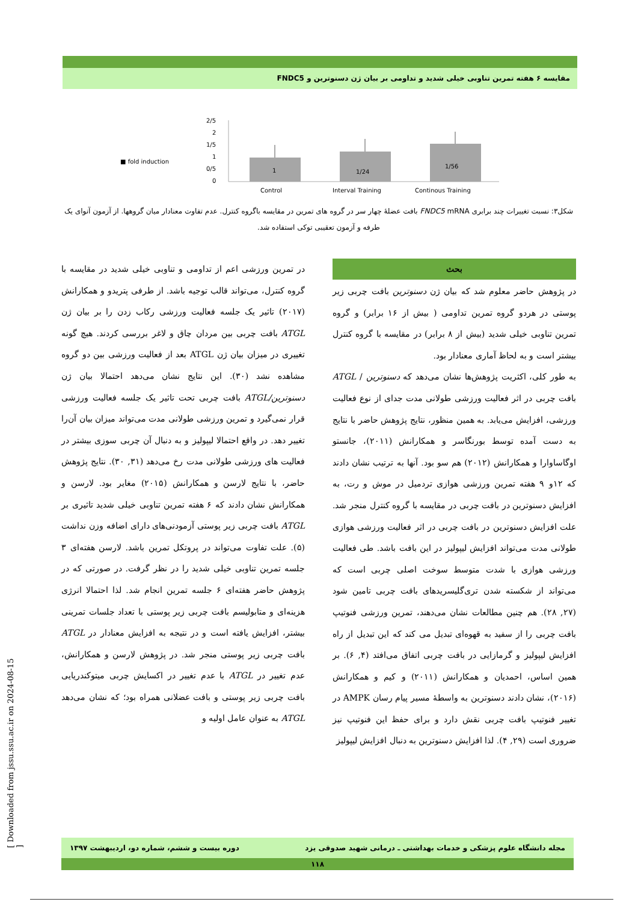مقایسه ۶ هفته تمرین تناوبی خیلی شدید و تداومی بر بیان ژن دسنوترین و FNDC5
■ fold induction
2/5
2
1/5
1
0/5
0
1
1/24
1/56
Control
Interval Training
Continous Training
شکل۳: نسبت تغییرات چند برابری FNDC5 mRNA بافت عضلهٔ چهار سر در گروه های تمرین در مقایسه باگروه کنترل. عدم تفاوت معنادار میان گروهها. از آزمون آنوای یک طرفه و آزمون تعقیبی توکی استفاده شد.
بحث
در پژوهش حاضر معلوم شد که بیان ژن دسنوترین بافت چربی زیر پوستی در هردو گروه تمرین تداومی ( بیش از ۱۶ برابر) و گروه تمرین تناوبی خیلی شدید (بیش از ۸ برابر) در مقایسه با گروه کنترل بیشتر است و به لحاظ آماری معنادار بود.
به طور کلی، اکثریت پژوهش‌ها نشان می‌دهد که دسنوترین / ATGL بافت چربی در اثر فعالیت ورزشی طولانی مدت جدای از نوع فعالیت ورزشی، افزایش می‌یابد. به همین منظور، نتایج پژوهش حاضر با نتایج به دست آمده توسط بورنگاسر و همکارانش (۲۰۱۱)، جانستو اوگاساوارا و همکارانش (۲۰۱۲) هم سو بود. آنها به ترتیب نشان دادند که ۱۲و ۹ هفته تمرین ورزشی هوازی تردمیل در موش و رت، به افزایش دسنوترین در بافت چربی در مقایسه با گروه کنترل منجر شد. علت افزایش دسنوترین در بافت چربی در اثر فعالیت ورزشی هوازی طولانی مدت می‌تواند افزایش لیپولیز در این بافت باشد. طی فعالیت ورزشی هوازی با شدت متوسط سوخت اصلی چربی است که می‌تواند از شکسته شدن تری‌گلیسریدهای بافت چربی تامین شود (۲۷, ۲۸). هم چنین مطالعات نشان می‌دهند، تمرین ورزشی فنوتیپ بافت چربی را از سفید به قهوه‌ای تبدیل می کند که این تبدیل از راه افزایش لیپولیز و گرمازایی در بافت چربی اتفاق می‌افتد (۴, ۶). بر همین اساس، احمدیان و همکارانش (۲۰۱۱) و کیم و همکارانش (۲۰۱۶)، نشان دادند دسنوترین به واسطهٔ مسیر پیام رسان AMPK در تغییر فنوتیپ بافت چربی نقش دارد و برای حفظ این فنوتیپ نیز ضروری است (۲۹, ۴). لذا افزایش دسنوترین به دنبال افزایش لیپولیز
در تمرین ورزشی اعم از تداومی و تناوبی خیلی شدید در مقایسه با گروه کنترل، می‌تواند قالب توجیه باشد. از طرفی پتریدو و همکارانش (۲۰۱۷) تاثیر یک جلسه فعالیت ورزشی رکاب زدن را بر بیان ژن ATGL بافت چربی بین مردان چاق و لاغر بررسی کردند. هیچ گونه تغییری در میزان بیان ژن ATGL بعد از فعالیت ورزشی بین دو گروه مشاهده نشد (۳۰). این نتایج نشان می‌دهد احتمالا بیان ژن دسنوترین/ATGL بافت چربی تحت تاثیر یک جلسه فعالیت ورزشی قرار نمی‌گیرد و تمرین ورزشی طولانی مدت می‌تواند میزان بیان آن‌را تغییر دهد. در واقع احتمالا لیپولیز و به دنبال آن چربی سوزی بیشتر در فعالیت های ورزشی طولانی مدت رخ می‌دهد (۳۱, ۳۰). نتایج پژوهش حاضر، با نتایج لارسن و همکارانش (۲۰۱۵) مغایر بود. لارسن و همکارانش نشان دادند که ۶ هفته تمرین تناوبی خیلی شدید تاثیری بر ATGL بافت چربی زیر پوستی آزمودنی‌های دارای اضافه وزن نداشت (۵). علت تفاوت می‌تواند در پروتکل تمرین باشد. لارسن هفته‌ای ۳ جلسه تمرین تناوبی خیلی شدید را در نظر گرفت. در صورتی که در پژوهش حاضر هفته‌ای ۶ جلسه تمرین انجام شد. لذا احتمالا انرژی هزینه‌ای و متابولیسم بافت چربی زیر پوستی با تعداد جلسات تمرینی بیشتر، افزایش یافته است و در نتیجه به افزایش معنادار در ATGL بافت چربی زیر پوستی منجر شد. در پژوهش لارسن و همکارانش، عدم تغییر در ATGL با عدم تغییر در اکسایش چربی میتوکندریایی بافت چربی زیر پوستی و بافت عضلانی همراه بود؛ که نشان می‌دهد ATGL به عنوان عامل اولیه و
مجله دانشگاه علوم پزشکی و خدمات بهداشتی ـ درمانی شهید صدوقی یزد دوره بیست و ششم، شماره دو، اردیبهشت ۱۳۹۷
۱۱۸
[ Downloaded from jssu.ssu.ac.ir on 2024-08-15 ]